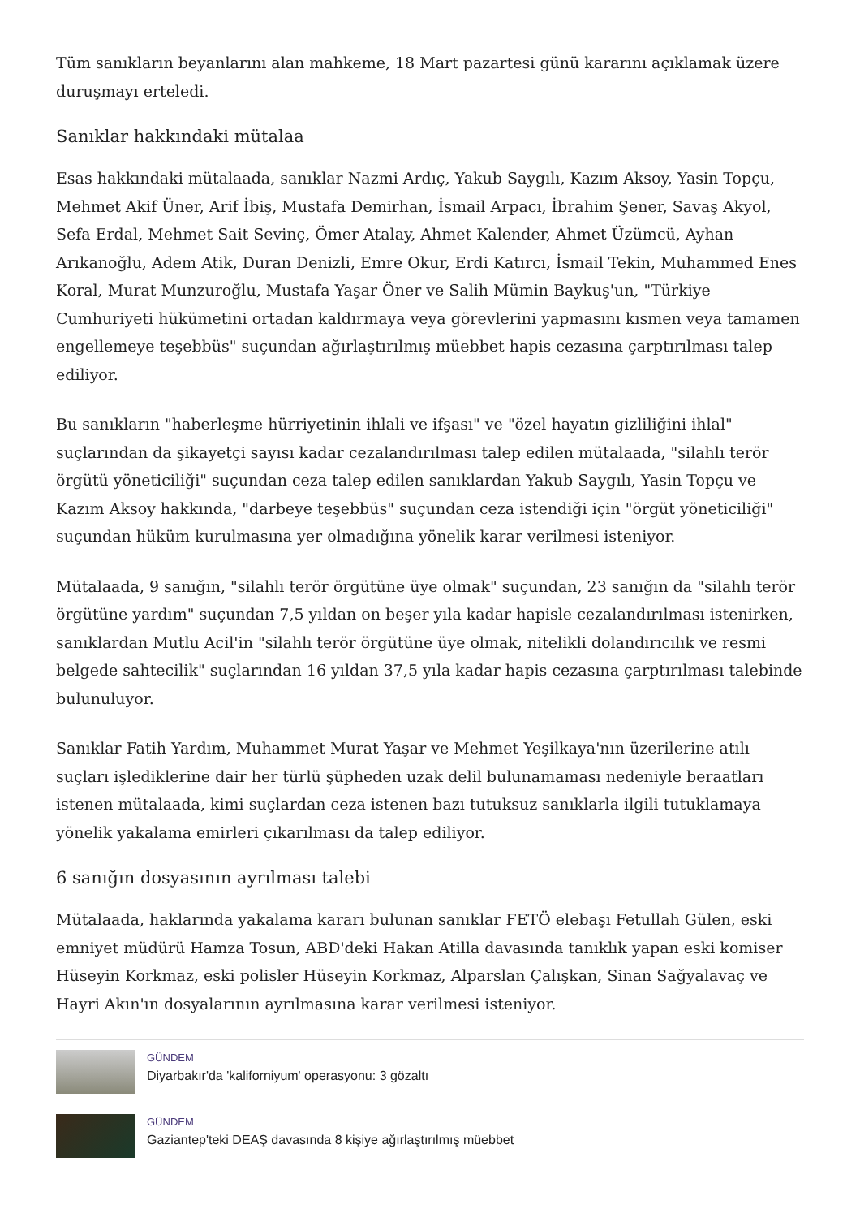Tüm sanıkların beyanlarını alan mahkeme, 18 Mart pazartesi günü kararını açıklamak üzere duruşmayı erteledi.
Sanıklar hakkındaki mütalaa
Esas hakkındaki mütalaada, sanıklar Nazmi Ardıç, Yakub Saygılı, Kazım Aksoy, Yasin Topçu, Mehmet Akif Üner, Arif İbiş, Mustafa Demirhan, İsmail Arpacı, İbrahim Şener, Savaş Akyol, Sefa Erdal, Mehmet Sait Sevinç, Ömer Atalay, Ahmet Kalender, Ahmet Üzümcü, Ayhan Arıkanoğlu, Adem Atik, Duran Denizli, Emre Okur, Erdi Katırcı, İsmail Tekin, Muhammed Enes Koral, Murat Munzuroğlu, Mustafa Yaşar Öner ve Salih Mümin Baykuş'un, "Türkiye Cumhuriyeti hükümetini ortadan kaldırmaya veya görevlerini yapmasını kısmen veya tamamen engellemeye teşebbüs" suçundan ağırlaştırılmış müebbet hapis cezasına çarptırılması talep ediliyor.
Bu sanıkların "haberleşme hürriyetinin ihlali ve ifşası" ve "özel hayatın gizliliğini ihlal" suçlarından da şikayetçi sayısı kadar cezalandırılması talep edilen mütalaada, "silahlı terör örgütü yöneticiliği" suçundan ceza talep edilen sanıklardan Yakub Saygılı, Yasin Topçu ve Kazım Aksoy hakkında, "darbeye teşebbüs" suçundan ceza istendiği için "örgüt yöneticiliği" suçundan hüküm kurulmasına yer olmadığına yönelik karar verilmesi isteniyor.
Mütalaada, 9 sanığın, "silahlı terör örgütüne üye olmak" suçundan, 23 sanığın da "silahlı terör örgütüne yardım" suçundan 7,5 yıldan on beşer yıla kadar hapisle cezalandırılması istenirken, sanıklardan Mutlu Acil'in "silahlı terör örgütüne üye olmak, nitelikli dolandırıcılık ve resmi belgede sahtecilik" suçlarından 16 yıldan 37,5 yıla kadar hapis cezasına çarptırılması talebinde bulunuluyor.
Sanıklar Fatih Yardım, Muhammet Murat Yaşar ve Mehmet Yeşilkaya'nın üzerilerine atılı suçları işlediklerine dair her türlü şüpheden uzak delil bulunamaması nedeniyle beraatları istenen mütalaada, kimi suçlardan ceza istenen bazı tutuksuz sanıklarla ilgili tutuklamaya yönelik yakalama emirleri çıkarılması da talep ediliyor.
6 sanığın dosyasının ayrılması talebi
Mütalaada, haklarında yakalama kararı bulunan sanıklar FETÖ elebaşı Fetullah Gülen, eski emniyet müdürü Hamza Tosun, ABD'deki Hakan Atilla davasında tanıklık yapan eski komiser Hüseyin Korkmaz, eski polisler Hüseyin Korkmaz, Alparslan Çalışkan, Sinan Sağyalavaç ve Hayri Akın'ın dosyalarının ayrılmasına karar verilmesi isteniyor.
GÜNDEM
Diyarbakır'da 'kaliforniyum' operasyonu: 3 gözaltı
GÜNDEM
Gaziantep'teki DEAŞ davasında 8 kişiye ağırlaştırılmış müebbet